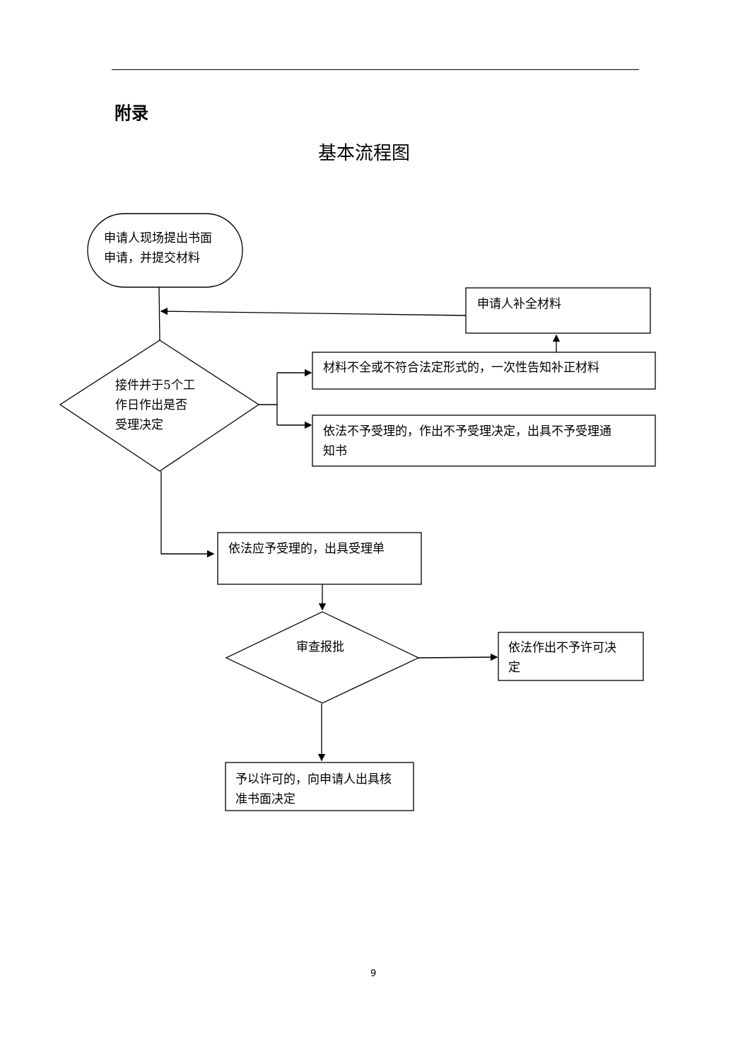附录
基本流程图
申请人现场提出书面
申请，并提交材料
申请人补全材料
材料不全或不符合法定形式的，一次性告知补正材料
接件并于5个工
作日作出是否
受理决定
依法不予受理的，作出不予受理决定，出具不予受理通
知书
依法应予受理的，出具受理单
审查报批
依法作出不予许可决
定
予以许可的，向申请人出具核
准书面决定
9